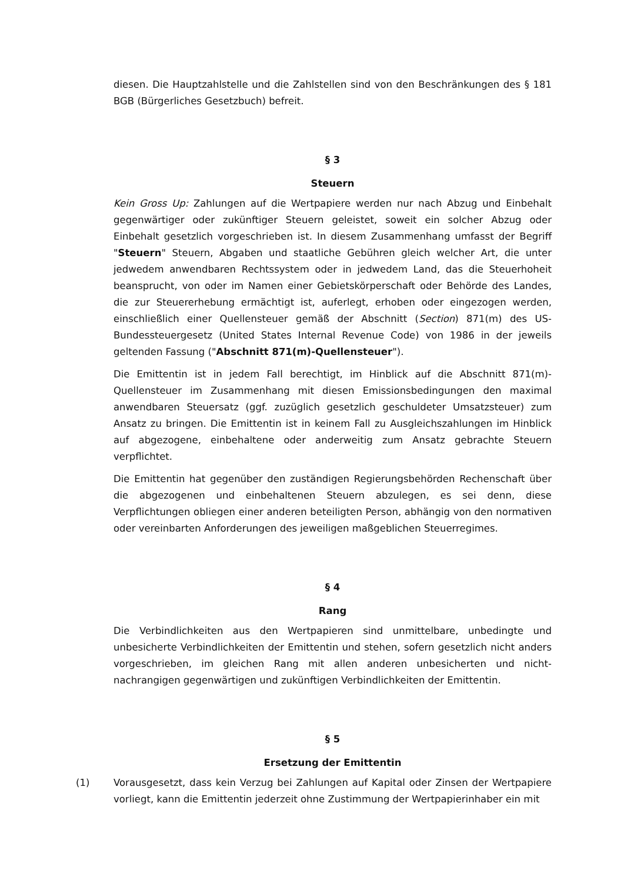diesen. Die Hauptzahlstelle und die Zahlstellen sind von den Beschränkungen des § 181 BGB (Bürgerliches Gesetzbuch) befreit.
§ 3
Steuern
Kein Gross Up: Zahlungen auf die Wertpapiere werden nur nach Abzug und Einbehalt gegenwärtiger oder zukünftiger Steuern geleistet, soweit ein solcher Abzug oder Einbehalt gesetzlich vorgeschrieben ist. In diesem Zusammenhang umfasst der Begriff "Steuern" Steuern, Abgaben und staatliche Gebühren gleich welcher Art, die unter jedwedem anwendbaren Rechtssystem oder in jedwedem Land, das die Steuerhoheit beansprucht, von oder im Namen einer Gebietskörperschaft oder Behörde des Landes, die zur Steuererhebung ermächtigt ist, auferlegt, erhoben oder eingezogen werden, einschließlich einer Quellensteuer gemäß der Abschnitt (Section) 871(m) des US-Bundessteuergesetz (United States Internal Revenue Code) von 1986 in der jeweils geltenden Fassung ("Abschnitt 871(m)-Quellensteuer").
Die Emittentin ist in jedem Fall berechtigt, im Hinblick auf die Abschnitt 871(m)-Quellensteuer im Zusammenhang mit diesen Emissionsbedingungen den maximal anwendbaren Steuersatz (ggf. zuzüglich gesetzlich geschuldeter Umsatzsteuer) zum Ansatz zu bringen. Die Emittentin ist in keinem Fall zu Ausgleichszahlungen im Hinblick auf abgezogene, einbehaltene oder anderweitig zum Ansatz gebrachte Steuern verpflichtet.
Die Emittentin hat gegenüber den zuständigen Regierungsbehörden Rechenschaft über die abgezogenen und einbehaltenen Steuern abzulegen, es sei denn, diese Verpflichtungen obliegen einer anderen beteiligten Person, abhängig von den normativen oder vereinbarten Anforderungen des jeweiligen maßgeblichen Steuerregimes.
§ 4
Rang
Die Verbindlichkeiten aus den Wertpapieren sind unmittelbare, unbedingte und unbesicherte Verbindlichkeiten der Emittentin und stehen, sofern gesetzlich nicht anders vorgeschrieben, im gleichen Rang mit allen anderen unbesicherten und nicht-nachrangigen gegenwärtigen und zukünftigen Verbindlichkeiten der Emittentin.
§ 5
Ersetzung der Emittentin
(1) Vorausgesetzt, dass kein Verzug bei Zahlungen auf Kapital oder Zinsen der Wertpapiere vorliegt, kann die Emittentin jederzeit ohne Zustimmung der Wertpapierinhaber ein mit